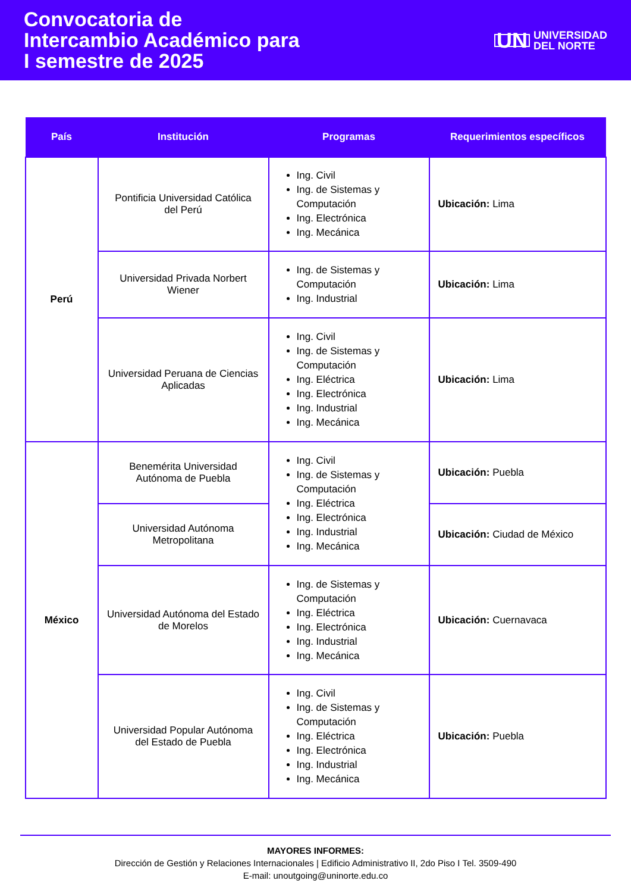Convocatoria de
Intercambio Académico para
I semestre de 2025
UN UNIVERSIDAD
DEL NORTE
| País | Institución | Programas | Requerimientos específicos |
| --- | --- | --- | --- |
| Perú | Pontificia Universidad Católica del Perú | Ing. Civil Ing. de Sistemas y Computación Ing. Electrónica Ing. Mecánica | Ubicación: Lima |
| | Universidad Privada Norbert Wiener | Ing. de Sistemas y Computación Ing. Industrial | Ubicación: Lima |
| | Universidad Peruana de Ciencias Aplicadas | Ing. Civil Ing. de Sistemas y Computación Ing. Eléctrica Ing. Electrónica Ing. Industrial Ing. Mecánica | Ubicación: Lima |
| México | Benemérita Universidad Autónoma de Puebla | Ing. Civil Ing. de Sistemas y Computación Ing. Eléctrica Ing. Electrónica Ing. Industrial Ing. Mecánica | Ubicación: Puebla |
| | Universidad Autónoma Metropolitana | | Ubicación: Ciudad de México |
| | Universidad Autónoma del Estado de Morelos | Ing. de Sistemas y Computación Ing. Eléctrica Ing. Electrónica Ing. Industrial Ing. Mecánica | Ubicación: Cuernavaca |
| | Universidad Popular Autónoma del Estado de Puebla | Ing. Civil Ing. de Sistemas y Computación Ing. Eléctrica Ing. Electrónica Ing. Industrial Ing. Mecánica | Ubicación: Puebla |
MAYORES INFORMES:
Dirección de Gestión y Relaciones Internacionales | Edificio Administrativo II, 2do Piso I Tel. 3509-490
E-mail: unoutgoing@uninorte.edu.co